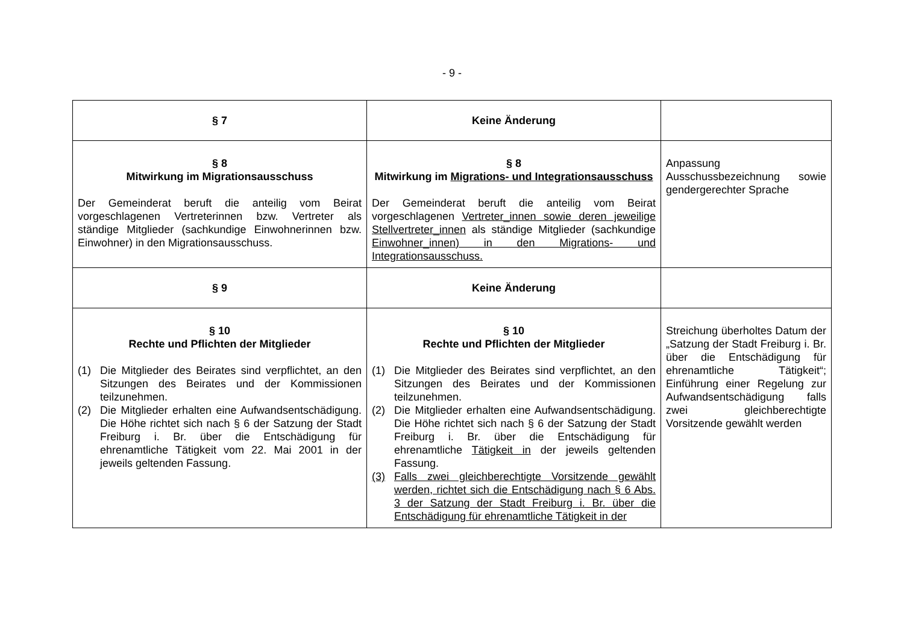- 9 -
| § 7 | Keine Änderung | |
| § 8 Mitwirkung im Migrationsausschuss Der Gemeinderat beruft die anteilig vom Beirat vorgeschlagenen Vertreterinnen bzw. Vertreter als ständige Mitglieder (sachkundige Einwohnerinnen bzw. Einwohner) in den Migrationsausschuss. | § 8 Mitwirkung im Migrations- und Integrationsausschuss Der Gemeinderat beruft die anteilig vom Beirat vorgeschlagenen Vertreter_innen sowie deren jeweilige Stellvertreter_innen als ständige Mitglieder (sachkundige Einwohner_innen) in den Migrations- und Integrationsausschuss. | Anpassung Ausschussbezeichnung sowie gendergerechter Sprache |
| § 9 | Keine Änderung | |
| § 10 Rechte und Pflichten der Mitglieder (1) Die Mitglieder des Beirates sind verpflichtet, an den Sitzungen des Beirates und der Kommissionen teilzunehmen. (2) Die Mitglieder erhalten eine Aufwandsentschädigung. Die Höhe richtet sich nach § 6 der Satzung der Stadt Freiburg i. Br. über die Entschädigung für ehrenamtliche Tätigkeit vom 22. Mai 2001 in der jeweils geltenden Fassung. | § 10 Rechte und Pflichten der Mitglieder (1) Die Mitglieder des Beirates sind verpflichtet, an den Sitzungen des Beirates und der Kommissionen teilzunehmen. (2) Die Mitglieder erhalten eine Aufwandsentschädigung. Die Höhe richtet sich nach § 6 der Satzung der Stadt Freiburg i. Br. über die Entschädigung für ehrenamtliche Tätigkeit in der jeweils geltenden Fassung. (3) Falls zwei gleichberechtigte Vorsitzende gewählt werden, richtet sich die Entschädigung nach § 6 Abs. 3 der Satzung der Stadt Freiburg i. Br. über die Entschädigung für ehrenamtliche Tätigkeit in der | Streichung überholtes Datum der „Satzung der Stadt Freiburg i. Br. über die Entschädigung für ehrenamtliche Tätigkeit“; Einführung einer Regelung zur Aufwandsentschädigung falls zwei gleichberechtigte Vorsitzende gewählt werden |